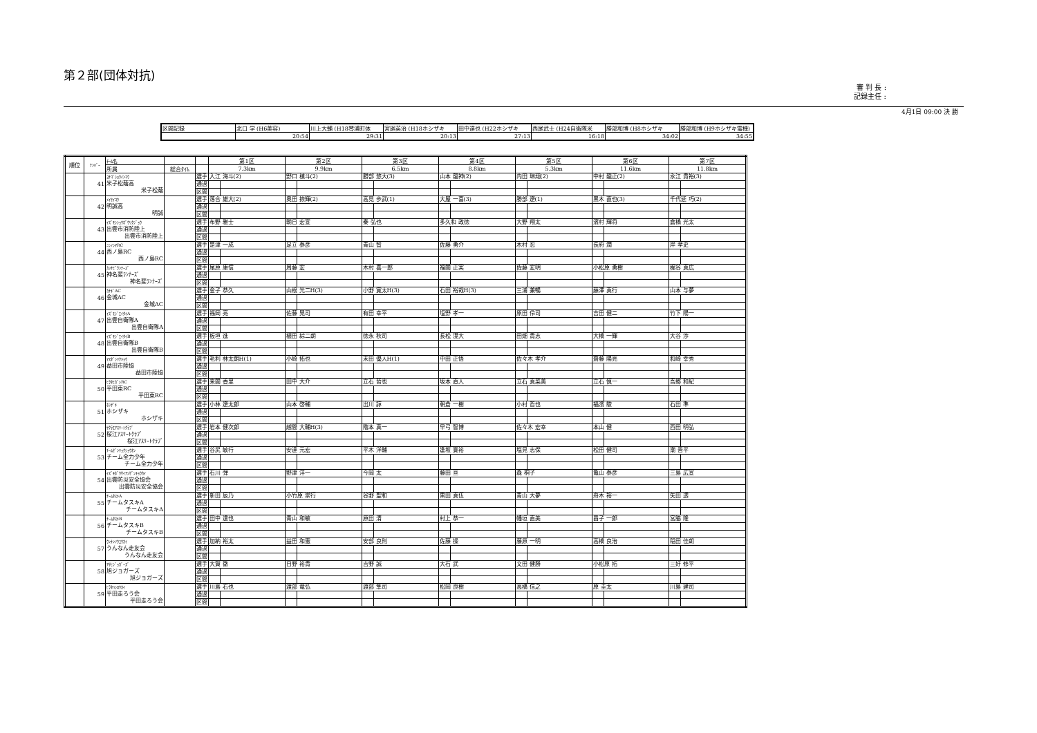第２部(団体対抗)
審 判 長 :
記録主任 :
4月1日 09:00 決 勝
| 区間記録 | 北口 学 (H6美容) | 川上大輔 (H18琴浦町体 | 宮廻英治 (H18ホシザキ | 田中達也 (H22ホシザキ | 西尾武士 (H24自衛隊米 | 勝部和博 (H8ホシザキ | 勝部和博 (H9ホシザキ電機) |
| | 20:54 | 29:31 | 20:13 | 27:13 | 16:18 | 34:02 | 34:55 |
| 順位 | ﾅﾝﾊﾞｰ | ﾁｰﾑ名 | | | 第1区 | | 第2区 | | 第3区 | | 第4区 | | 第5区 | | 第6区 | | 第7区 | |
| --- | --- | --- | --- | --- | --- | --- | --- | --- | --- | --- | --- | --- | --- | --- | --- | --- | --- | --- |
| | | 所属 | 総合ﾀｲﾑ | | 7.3km | | 9.9km | | 6.5km | | 8.8km | | 5.3km | | 11.6km | | 11.8km | |
| | 41 | ﾖﾅｺﾞｼｮｳｲﾝｺｳ 米子松蔭高 米子松蔭 | | 選手 | 入江 海斗(2) | | 野口 槙斗(2) | | 勝部 悠大(3) | | 山本 龍神(2) | | 内田 琳翔(2) | | 中村 龍正(2) | | 永江 貴裕(3) | |
| | | | | 通過 | | | | | | | | | | | | | | |
| | | | | 区間 | | | | | | | | | | | | | | |
| | 42 | ﾒｲｾｲｺｳ 明誠高 明誠 | | 選手 | 落合 雄大(2) | | 奥田 捺輝(2) | | 高見 歩武(1) | | 大屋 一喜(3) | | 勝部 遼(1) | | 黒木 直也(3) | | 千代延 巧(2) | |
| | | | | 通過 | | | | | | | | | | | | | | |
| | | | | 区間 | | | | | | | | | | | | | | |
| | 43 | ｲｽﾞﾓｼｼｮｳﾎﾞｳﾘｸｼﾞｮｳ 出雲市消防陸上 出雲市消防陸上 | | 選手 | 布野 雅士 | | 朝日 宏宣 | | 秦 弘也 | | 多久和 政徳 | | 大野 翔太 | | 濱村 輝将 | | 倉橋 光太 | |
| | | | | 通過 | | | | | | | | | | | | | | |
| | | | | 区間 | | | | | | | | | | | | | | |
| | 44 | ﾆｼﾉｼﾏRC 西ノ島RC 西ノ島RC | | 選手 | 是津 一成 | | 足立 泰彦 | | 青山 智 | | 佐藤 勇介 | | 木村 忍 | | 長府 潤 | | 岸 孝史 | |
| | | | | 通過 | | | | | | | | | | | | | | |
| | | | | 区間 | | | | | | | | | | | | | | |
| | 45 | ｶﾝﾅﾋﾞﾗﾝﾅｰｽﾞ 神名斐ﾗﾝﾅｰｽﾞ 神名斐ﾗﾝﾅｰｽﾞ | | 選手 | 尾原 康信 | | 周藤 宏 | | 木村 喜一郎 | | 福間 正実 | | 佐藤 宏明 | | 小松原 勇樹 | | 梶谷 真広 | |
| | | | | 通過 | | | | | | | | | | | | | | |
| | | | | 区間 | | | | | | | | | | | | | | |
| | 46 | ｶﾅｷﾞAC 金城AC 金城AC | | 選手 | 金子 恭久 | | 山根 光二H(3) | | 小野 寛太H(3) | | 石田 裕哉H(3) | | 三浦 兼暢 | | 藤澤 真行 | | 山本 与夢 | |
| | | | | 通過 | | | | | | | | | | | | | | |
| | | | | 区間 | | | | | | | | | | | | | | |
| | 47 | ｲｽﾞﾓｼﾞｴｲﾀｲA 出雲自衛隊A 出雲自衛隊A | | 選手 | 福岡 亮 | | 佐藤 晃司 | | 有田 幸平 | | 塩野 孝一 | | 原田 伶司 | | 吉田 健二 | | 竹下 陽一 | |
| | | | | 通過 | | | | | | | | | | | | | | |
| | | | | 区間 | | | | | | | | | | | | | | |
| | 48 | ｲｽﾞﾓｼﾞｴｲﾀｲB 出雲自衛隊B 出雲自衛隊B | | 選手 | 板垣 進 | | 植田 綜二朗 | | 徳永 秋司 | | 長松 滉大 | | 田畑 貴志 | | 大橋 一輝 | | 大谷 渉 | |
| | | | | 通過 | | | | | | | | | | | | | | |
| | | | | 区間 | | | | | | | | | | | | | | |
| | 49 | ﾏｽﾀﾞｼﾘｸｷｮｳ 益田市陸協 益田市陸協 | | 選手 | 毛利 林太朗H(1) | | 小崎 拓也 | | 末田 優人H(1) | | 中田 正悟 | | 佐々木 孝介 | | 齋藤 陽亮 | | 和崎 幸秀 | |
| | | | | 通過 | | | | | | | | | | | | | | |
| | | | | 区間 | | | | | | | | | | | | | | |
| | 50 | ﾋﾗﾀﾋｶﾞｼRC 平田東RC 平田東RC | | 選手 | 来間 香里 | | 田中 大介 | | 立石 哲也 | | 坂本 直人 | | 立石 真菜美 | | 立石 慎一 | | 吾郷 和紀 | |
| | | | | 通過 | | | | | | | | | | | | | | |
| | | | | 区間 | | | | | | | | | | | | | | |
| | 51 | ﾎｼｻﾞｷ ホシザキ ホシザキ | | 選手 | 小林 遼太郎 | | 山本 啓輔 | | 出川 諄 | | 朝倉 一樹 | | 小村 哲也 | | 福濱 駿 | | 石田 準 | |
| | | | | 通過 | | | | | | | | | | | | | | |
| | | | | 区間 | | | | | | | | | | | | | | |
| | 52 | ｻｸﾗｴｱｽﾘｰﾄｸﾗﾌﾞ 桜江ｱｽﾘｰﾄｸﾗﾌﾞ 桜江ｱｽﾘｰﾄｸﾗﾌﾞ | | 選手 | 岩本 健次郎 | | 越間 大輔H(3) | | 階本 真一 | | 早弓 智博 | | 佐々木 宏幸 | | 本山 健 | | 西田 明弘 | |
| | | | | 通過 | | | | | | | | | | | | | | |
| | | | | 区間 | | | | | | | | | | | | | | |
| | 53 | ﾁｰﾑｾﾞﾝﾘｮｸｼｮｳﾈﾝ チーム全力少年 チーム全力少年 | | 選手 | 谷尻 敏行 | | 安達 元宏 | | 平木 洋輔 | | 逢坂 寛裕 | | 塩見 志保 | | 松田 健司 | | 潮 晋平 | |
| | | | | 通過 | | | | | | | | | | | | | | |
| | | | | 区間 | | | | | | | | | | | | | | |
| | 54 | ｲｽﾞﾓﾎﾞｳｻｲｱﾝｾﾞﾝｷｮｳｶｲ 出雲防災安全協会 出雲防災安全協会 | | 選手 | 石川 弾 | | 野津 洋一 | | 今岡 太 | | 藤田 亘 | | 森 桐子 | | 亀山 泰彦 | | 三島 広宣 | |
| | | | | 通過 | | | | | | | | | | | | | | |
| | | | | 区間 | | | | | | | | | | | | | | |
| | 55 | ﾁｰﾑﾀｽｷA チームタスキA チームタスキA | | 選手 | 新田 辰乃 | | 小竹原 崇行 | | 谷野 聖和 | | 黒田 真伍 | | 青山 大夢 | | 舟木 裕一 | | 矢田 透 | |
| | | | | 通過 | | | | | | | | | | | | | | |
| | | | | 区間 | | | | | | | | | | | | | | |
| | 56 | ﾁｰﾑﾀｽｷB チームタスキB チームタスキB | | 選手 | 田中 達也 | | 青山 和敏 | | 原田 清 | | 村上 恭一 | | 幡垣 直美 | | 昌子 一郎 | | 宮脇 隆 | |
| | | | | 通過 | | | | | | | | | | | | | | |
| | | | | 区間 | | | | | | | | | | | | | | |
| | 57 | ｳﾝﾅﾝｿｳﾕｳｶｲ うんなん走友会 うんなん走友会 | | 選手 | 加納 裕太 | | 益田 和憲 | | 安部 良則 | | 佐藤 操 | | 藤原 一明 | | 高橋 良治 | | 稲田 佳朗 | |
| | | | | 通過 | | | | | | | | | | | | | | |
| | | | | 区間 | | | | | | | | | | | | | | |
| | 58 | ｱｻﾋｼﾞｮｶﾞｰｽﾞ 旭ジョガーズ 旭ジョガーズ | | 選手 | 大賀 徹 | | 日野 裕貴 | | 吉野 誠 | | 大石 武 | | 文田 健勝 | | 小松原 拓 | | 三好 修平 | |
| | | | | 通過 | | | | | | | | | | | | | | |
| | | | | 区間 | | | | | | | | | | | | | | |
| | 59 | ﾋﾗﾀﾊｼﾛｳｶｲ 平田走ろう会 平田走ろう会 | | 選手 | 川島 右也 | | 渡部 竜弘 | | 渡部 隼司 | | 松岡 良樹 | | 高橋 信之 | | 原 圭太 | | 川島 建司 | |
| | | | | 通過 | | | | | | | | | | | | | | |
| | | | | 区間 | | | | | | | | | | | | | | |